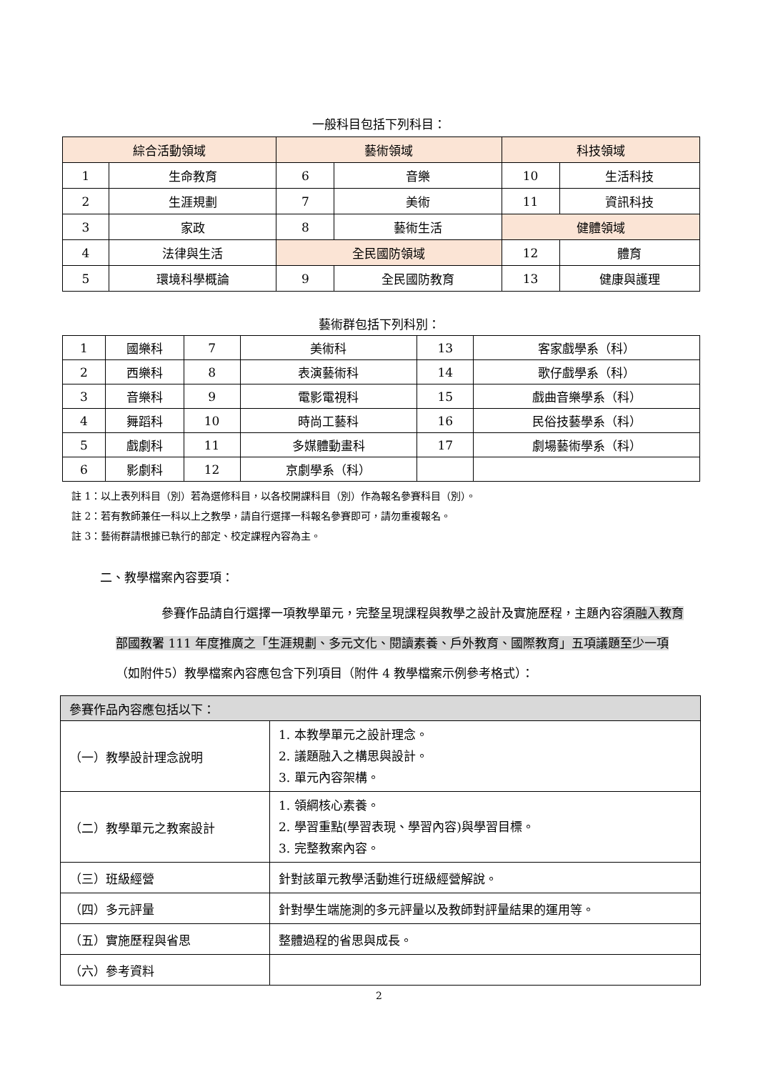一般科目包括下列科目：
| 綜合活動領域 | | 藝術領域 | | 科技領域 | |
| --- | --- | --- | --- | --- | --- |
| 1 | 生命教育 | 6 | 音樂 | 10 | 生活科技 |
| 2 | 生涯規劃 | 7 | 美術 | 11 | 資訊科技 |
| 3 | 家政 | 8 | 藝術生活 | 健體領域 | |
| 4 | 法律與生活 | 全民國防領域 | | 12 | 體育 |
| 5 | 環境科學概論 | 9 | 全民國防教育 | 13 | 健康與護理 |
藝術群包括下列科別：
| 1 | 國樂科 | 7 | 美術科 | 13 | 客家戲學系（科） |
| 2 | 西樂科 | 8 | 表演藝術科 | 14 | 歌仔戲學系（科） |
| 3 | 音樂科 | 9 | 電影電視科 | 15 | 戲曲音樂學系（科） |
| 4 | 舞蹈科 | 10 | 時尚工藝科 | 16 | 民俗技藝學系（科） |
| 5 | 戲劇科 | 11 | 多媒體動畫科 | 17 | 劇場藝術學系（科） |
| 6 | 影劇科 | 12 | 京劇學系（科） | | |
註 1：以上表列科目（別）若為選修科目，以各校開課科目（別）作為報名參賽科目（別）。
註 2：若有教師兼任一科以上之教學，請自行選擇一科報名參賽即可，請勿重複報名。
註 3：藝術群請根據已執行的部定、校定課程內容為主。
二、教學檔案內容要項：
參賽作品請自行選擇一項教學單元，完整呈現課程與教學之設計及實施歷程，主題內容須融入教育部國教署 111 年度推廣之「生涯規劃、多元文化、閱讀素養、戶外教育、國際教育」五項議題至少一項（如附件5）教學檔案內容應包含下列項目（附件 4 教學檔案示例參考格式）：
| 參賽作品內容應包括以下： | |
| （一）教學設計理念說明 | 1. 本教學單元之設計理念。 2. 議題融入之構思與設計。 3. 單元內容架構。 |
| （二）教學單元之教案設計 | 1. 領綱核心素養。 2. 學習重點(學習表現、學習內容)與學習目標。 3. 完整教案內容。 |
| （三）班級經營 | 針對該單元教學活動進行班級經營解說。 |
| （四）多元評量 | 針對學生端施測的多元評量以及教師對評量結果的運用等。 |
| （五）實施歷程與省思 | 整體過程的省思與成長。 |
| （六）參考資料 | |
2